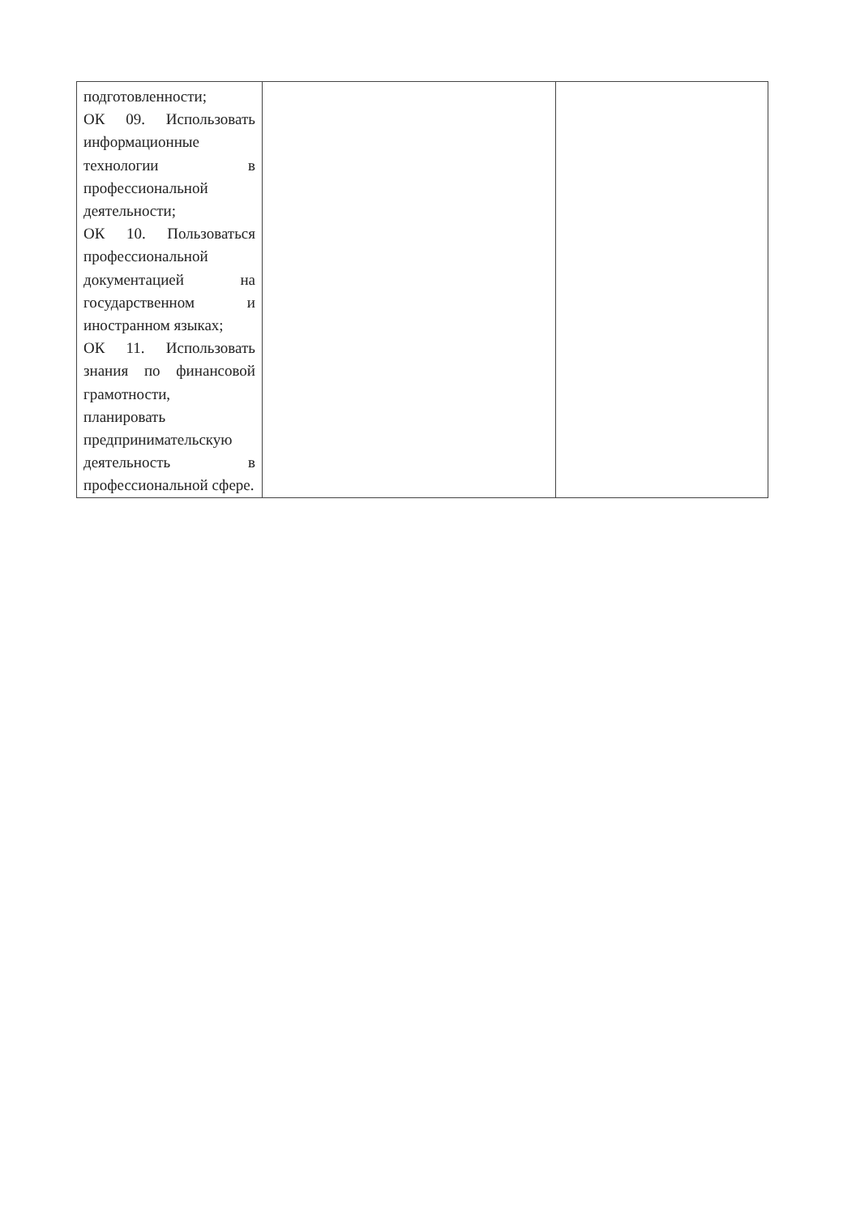| подготовленности; ОК 09. Использовать информационные технологии в профессиональной деятельности; ОК 10. Пользоваться профессиональной документацией на государственном и иностранном языках; ОК 11. Использовать знания по финансовой грамотности, планировать предпринимательскую деятельность в профессиональной сфере. | | |